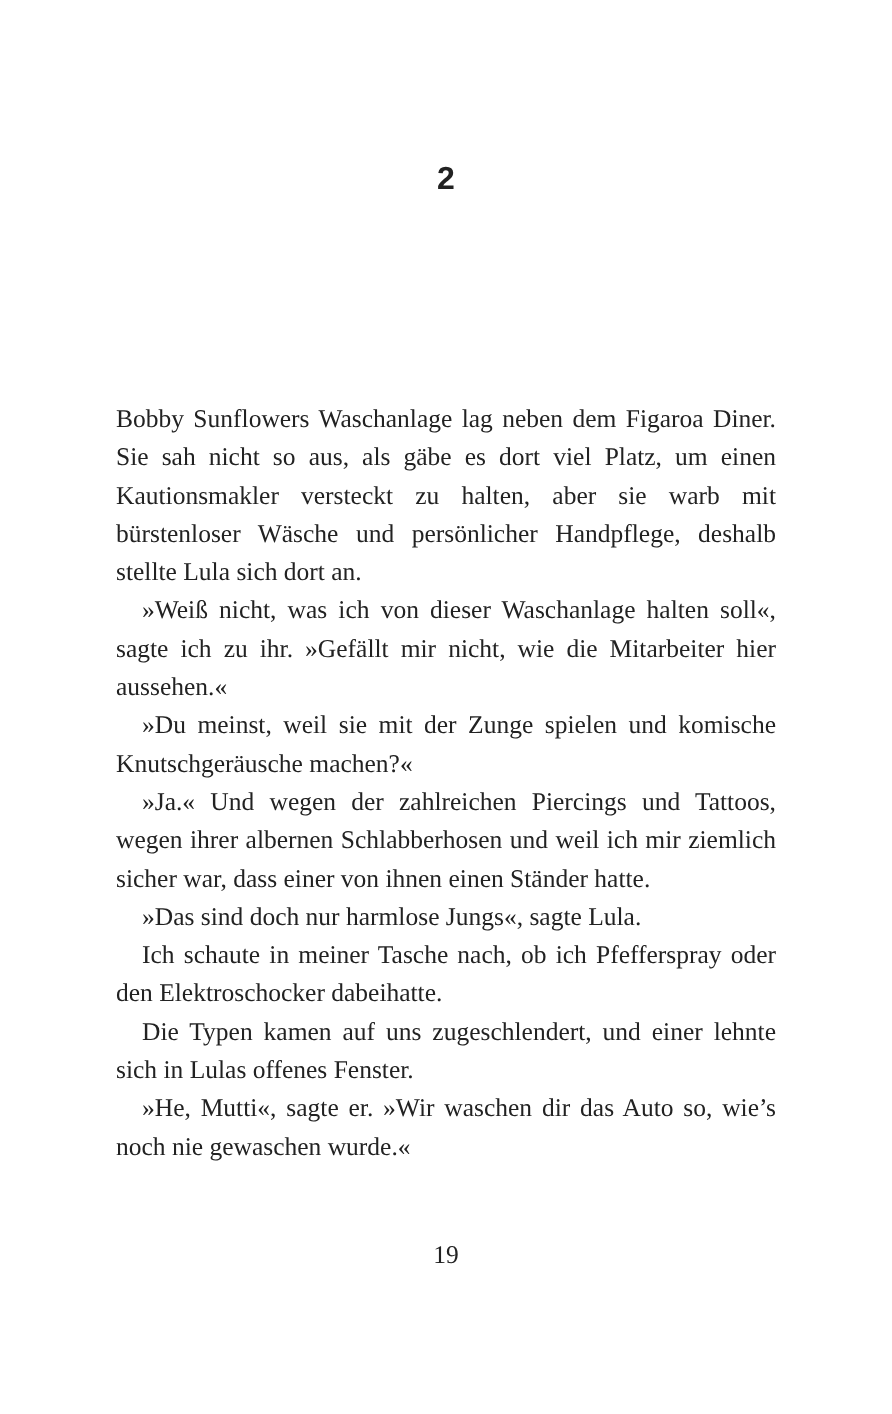2
Bobby Sunflowers Waschanlage lag neben dem Figaroa Diner. Sie sah nicht so aus, als gäbe es dort viel Platz, um einen Kautionsmakler versteckt zu halten, aber sie warb mit bürstenloser Wäsche und persönlicher Handpflege, deshalb stellte Lula sich dort an.
»Weiß nicht, was ich von dieser Waschanlage halten soll«, sagte ich zu ihr. »Gefällt mir nicht, wie die Mitarbeiter hier aussehen.«
»Du meinst, weil sie mit der Zunge spielen und komische Knutschgeräusche machen?«
»Ja.« Und wegen der zahlreichen Piercings und Tattoos, wegen ihrer albernen Schlabberhosen und weil ich mir ziemlich sicher war, dass einer von ihnen einen Ständer hatte.
»Das sind doch nur harmlose Jungs«, sagte Lula.
Ich schaute in meiner Tasche nach, ob ich Pfefferspray oder den Elektroschocker dabeihatte.
Die Typen kamen auf uns zugeschlendert, und einer lehnte sich in Lulas offenes Fenster.
»He, Mutti«, sagte er. »Wir waschen dir das Auto so, wie’s noch nie gewaschen wurde.«
19